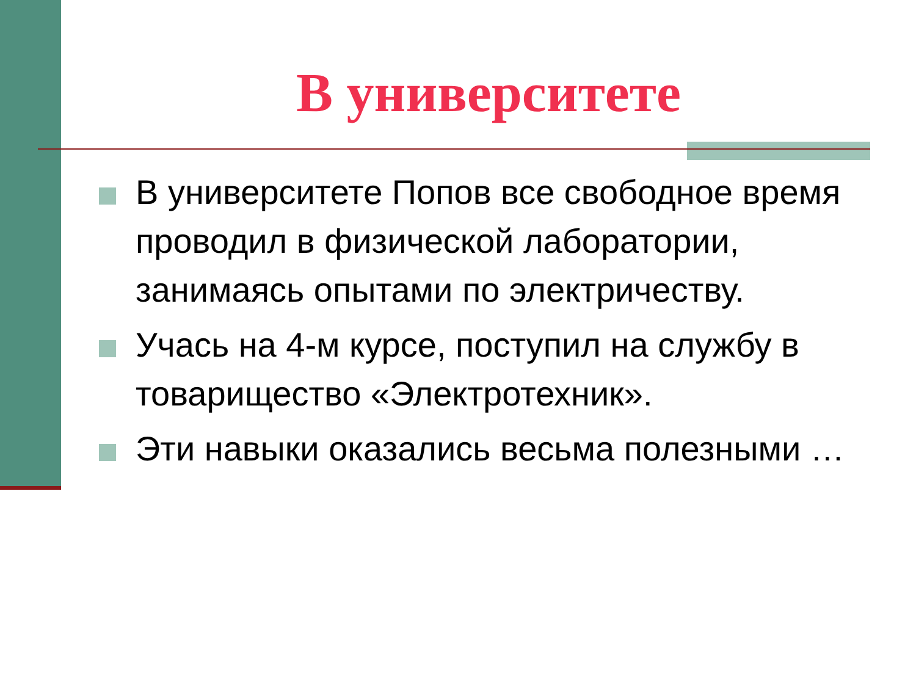В университете
В университете Попов все свободное время проводил в физической лаборатории, занимаясь опытами по электричеству.
Учась на 4-м курсе, поступил на службу в товарищество «Электротехник».
Эти навыки оказались весьма полезными …